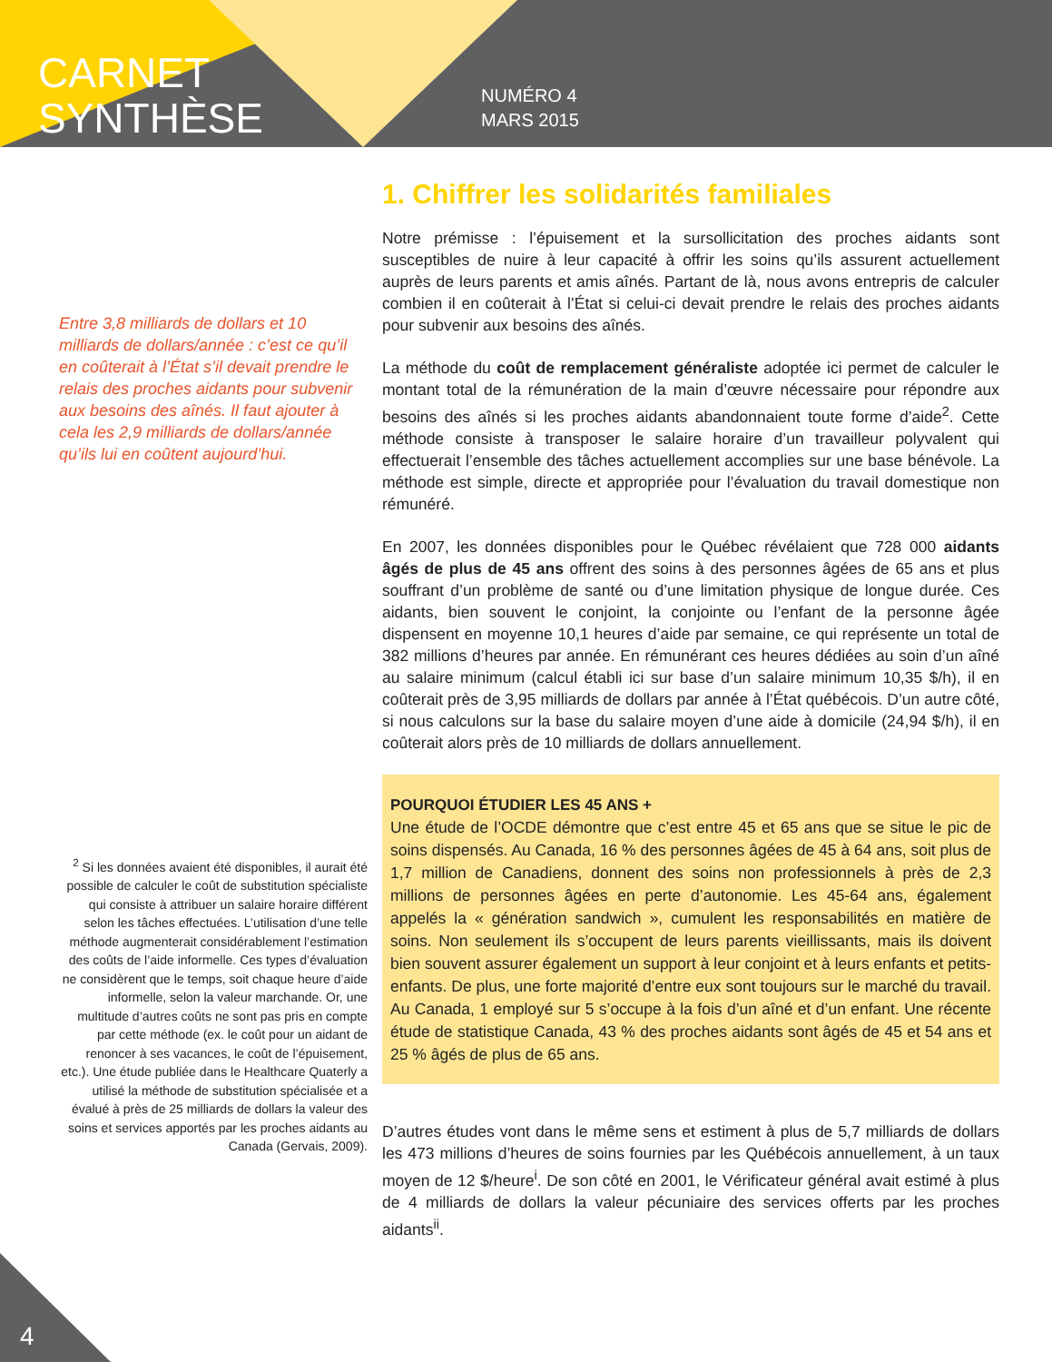CARNET
SYNTHÈSE
NUMÉRO 4
MARS 2015
Entre 3,8 milliards de dollars et 10 milliards de dollars/année : c’est ce qu’il en coûterait à l’État s’il devait prendre le relais des proches aidants pour subvenir aux besoins des aînés. Il faut ajouter à cela les 2,9 milliards de dollars/année qu’ils lui en coûtent aujourd’hui.
<sup>2</sup> Si les données avaient été disponibles, il aurait été possible de calculer le coût de substitution spécialiste qui consiste à attribuer un salaire horaire différent selon les tâches effectuées. L’utilisation d’une telle méthode augmenterait considérablement l’estimation des coûts de l’aide informelle. Ces types d’évaluation ne considèrent que le temps, soit chaque heure d’aide informelle, selon la valeur marchande. Or, une multitude d’autres coûts ne sont pas pris en compte par cette méthode (ex. le coût pour un aidant de renoncer à ses vacances, le coût de l’épuisement, etc.). Une étude publiée dans le Healthcare Quaterly a utilisé la méthode de substitution spécialisée et a évalué à près de 25 milliards de dollars la valeur des soins et services apportés par les proches aidants au Canada (Gervais, 2009).
1. Chiffrer les solidarités familiales
Notre prémisse : l’épuisement et la sursollicitation des proches aidants sont susceptibles de nuire à leur capacité à offrir les soins qu’ils assurent actuellement auprès de leurs parents et amis aînés. Partant de là, nous avons entrepris de calculer combien il en coûterait à l’État si celui-ci devait prendre le relais des proches aidants pour subvenir aux besoins des aînés.
La méthode du coût de remplacement généraliste adoptée ici permet de calculer le montant total de la rémunération de la main d’œuvre nécessaire pour répondre aux besoins des aînés si les proches aidants abandonnaient toute forme d’aide<sup>2</sup>. Cette méthode consiste à transposer le salaire horaire d’un travailleur polyvalent qui effectuerait l’ensemble des tâches actuellement accomplies sur une base bénévole. La méthode est simple, directe et appropriée pour l’évaluation du travail domestique non rémunéré.
En 2007, les données disponibles pour le Québec révélaient que 728 000 aidants âgés de plus de 45 ans offrent des soins à des personnes âgées de 65 ans et plus souffrant d’un problème de santé ou d’une limitation physique de longue durée. Ces aidants, bien souvent le conjoint, la conjointe ou l’enfant de la personne âgée dispensent en moyenne 10,1 heures d’aide par semaine, ce qui représente un total de 382 millions d’heures par année. En rémunérant ces heures dédiées au soin d’un aîné au salaire minimum (calcul établi ici sur base d’un salaire minimum 10,35 $/h), il en coûterait près de 3,95 milliards de dollars par année à l’État québécois. D’un autre côté, si nous calculons sur la base du salaire moyen d’une aide à domicile (24,94 $/h), il en coûterait alors près de 10 milliards de dollars annuellement.
POURQUOI ÉTUDIER LES 45 ANS +
Une étude de l’OCDE démontre que c’est entre 45 et 65 ans que se situe le pic de soins dispensés. Au Canada, 16 % des personnes âgées de 45 à 64 ans, soit plus de 1,7 million de Canadiens, donnent des soins non professionnels à près de 2,3 millions de personnes âgées en perte d’autonomie. Les 45-64 ans, également appelés la « génération sandwich », cumulent les responsabilités en matière de soins. Non seulement ils s’occupent de leurs parents vieillissants, mais ils doivent bien souvent assurer également un support à leur conjoint et à leurs enfants et petits-enfants. De plus, une forte majorité d’entre eux sont toujours sur le marché du travail. Au Canada, 1 employé sur 5 s’occupe à la fois d’un aîné et d’un enfant. Une récente étude de statistique Canada, 43 % des proches aidants sont âgés de 45 et 54 ans et 25 % âgés de plus de 65 ans.
D’autres études vont dans le même sens et estiment à plus de 5,7 milliards de dollars les 473 millions d’heures de soins fournies par les Québécois annuellement, à un taux moyen de 12 $/heure<sup>i</sup>. De son côté en 2001, le Vérificateur général avait estimé à plus de 4 milliards de dollars la valeur pécuniaire des services offerts par les proches aidants<sup>ii</sup>.
4